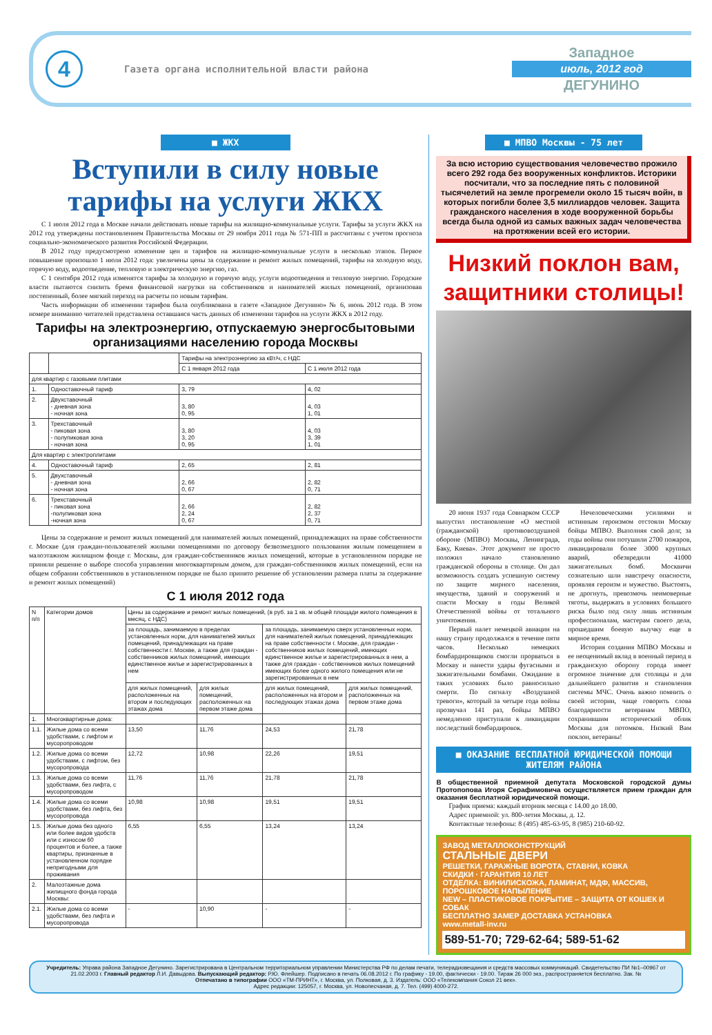4
Газета органа исполнительной власти района
Западное
июль, 2012 год
ДЕГУНИНО
■ ЖКХ
Вступили в силу новые тарифы на услуги ЖКХ
С 1 июля 2012 года в Москве начали действовать новые тарифы на жилищно-коммунальные услуги. Тарифы за услуги ЖКХ на 2012 год утверждены постановлением Правительства Москвы от 29 ноября 2011 года № 571-ПП и рассчитаны с учетом прогноза социально-экономического развития Российской Федерации.
В 2012 году предусмотрено изменение цен и тарифов на жилищно-коммунальные услуги в несколько этапов. Первое повышение произошло 1 июля 2012 года: увеличены цены за содержание и ремонт жилых помещений, тарифы на холодную воду, горячую воду, водоотведение, тепловую и электрическую энергию, газ.
С 1 сентября 2012 года изменятся тарифы за холодную и горячую воду, услуги водоотведения и тепловую энергию. Городские власти пытаются снизить бремя финансовой нагрузки на собственников и нанимателей жилых помещений, организовав постепенный, более мягкий переход на расчеты по новым тарифам.
Часть информации об изменении тарифов была опубликована в газете «Западное Дегунино» № 6, июнь 2012 года. В этом номере вниманию читателей представлена оставшаяся часть данных об изменении тарифов на услуги ЖКХ в 2012 году.
Тарифы на электроэнергию, отпускаемую энергосбытовыми организациями населению города Москвы
| | | Тарифы на электроэнергию за кВт/ч, с НДС | |
| --- | --- | --- | --- |
| | | С 1 января 2012 года | С 1 июля 2012 года |
| для квартир с газовыми плитами | | | |
| 1. | Одноставочный тариф | 3, 79 | 4, 02 |
| 2. | Двухставочный - дневная зона - ночная зона | 3, 80 0, 95 | 4, 03 1, 01 |
| 3. | Трехставочный - пиковая зона - полупиковая зона - ночная зона | 3, 80 3, 20 0, 95 | 4, 03 3, 39 1, 01 |
| Для квартир с электроплитами | | | |
| 4. | Одноставочный тариф | 2, 65 | 2, 81 |
| 5. | Двухставочный - дневная зона - ночная зона | 2, 66 0, 67 | 2, 82 0, 71 |
| 6. | Трехставочный - пиковая зона -полупиковая зона -ночная зона | 2, 66 2, 24 0, 67 | 2, 82 2, 37 0, 71 |
Цены за содержание и ремонт жилых помещений для нанимателей жилых помещений, принадлежащих на праве собственности г. Москве (для граждан-пользователей жилыми помещениями по договору безвозмездного пользования жилым помещением в малоэтажном жилищном фонде г. Москвы, для граждан-собственников жилых помещений, которые в установленном порядке не приняли решение о выборе способа управления многоквартирным домом, для граждан-собственников жилых помещений, если на общем собрании собственников в установленном порядке не было принято решение об установлении размера платы за содержание и ремонт жилых помещений)
С 1 июля 2012 года
| N п/п | Категории домов | Цены за содержание и ремонт жилых помещений, (в руб. за 1 кв. м общей площади жилого помещения в месяц, с НДС) | | | |
| --- | --- | --- | --- | --- | --- |
| | | за площадь, занимаемую в пределах установленных норм, для нанимателей жилых помещений, принадлежащих на праве собственности г. Москве, а также для граждан - собственников жилых помещений, имеющих единственное жилье и зарегистрированных в нем | | за площадь, занимаемую сверх установленных норм, для нанимателей жилых помещений, принадлежащих на праве собственности г. Москве, для граждан - собственников жилых помещений, имеющих единственное жилье и зарегистрированных в нем, а также для граждан - собственников жилых помещений имеющих более одного жилого помещения или не зарегистрированных в нем | |
| | | для жилых помещений, расположенных на втором и последующих этажах дома | для жилых помещений, расположенных на первом этаже дома | для жилых помещений, расположенных на втором и последующих этажах дома | для жилых помещений, расположенных на первом этаже дома |
| 1. | Многоквартирные дома: | | | | |
| 1.1. | Жилые дома со всеми удобствами, с лифтом и мусоропроводом | 13,50 | 11,76 | 24,53 | 21,78 |
| 1.2. | Жилые дома со всеми удобствами, с лифтом, без мусоропровода | 12,72 | 10,98 | 22,26 | 19,51 |
| 1.3. | Жилые дома со всеми удобствами, без лифта, с мусоропроводом | 11,76 | 11,76 | 21,78 | 21,78 |
| 1.4. | Жилые дома со всеми удобствами, без лифта, без мусоропровода | 10,98 | 10,98 | 19,51 | 19,51 |
| 1.5. | Жилые дома без одного или более видов удобств или с износом 60 процентов и более, а также квартиры, признанные в установленном порядке непригодными для проживания | 6,55 | 6,55 | 13,24 | 13,24 |
| 2. | Малоэтажные дома жилищного фонда города Москвы: | | | | |
| 2.1. | Жилые дома со всеми удобствами, без лифта и мусоропровода | - | 10,90 | - | - |
■ МПВО Москвы - 75 лет
За всю историю существования человечество прожило всего 292 года без вооруженных конфликтов. Историки посчитали, что за последние пять с половиной тысячелетий на земле прогремели около 15 тысяч войн, в которых погибли более 3,5 миллиардов человек. Защита гражданского населения в ходе вооруженной борьбы всегда была одной из самых важных задач человечества на протяжении всей его истории.
Низкий поклон вам, защитники столицы!
20 июня 1937 года Совнарком СССР выпустил постановление «О местной (гражданской) противовоздушной обороне (МПВО) Москвы, Ленинграда, Баку, Киева». Этот документ не просто положил начало становлению гражданской обороны в столице. Он дал возможность создать успешную систему по защите мирного населения, имущества, зданий и сооружений и спасти Москву в годы Великой Отечественной войны от тотального уничтожения.
Первый налет немецкой авиации на нашу страну продолжался в течение пяти часов. Несколько немецких бомбардировщиков смогли прорваться в Москву и нанести удары фугасными и зажигательными бомбами. Ожидание в таких условиях было равносильно смерти. По сигналу «Воздушной тревоги», который за четыре года войны прозвучал 141 раз, бойцы МПВО немедленно приступали к ликвидации последствий бомбардировок.
Нечеловеческими усилиями и истинным героизмом отстояли Москву бойцы МПВО. Выполняя свой долг, за годы войны они потушили 2700 пожаров, ликвидировали более 3000 крупных аварий, обезвредили 41000 зажигательных бомб. Москвичи сознательно шли навстречу опасности, проявляя героизм и мужество. Выстоять, не дрогнуть, превозмочь неимоверные тяготы, выдержать в условиях большого риска было под силу лишь истинным профессионалам, мастерам своего дела, прошедшим боевую выучку еще в мирное время.
История создания МПВО Москвы и ее неоценимый вклад в военный период в гражданскую оборону города имеет огромное значение для столицы и для дальнейшего развития и становления системы МЧС. Очень важно помнить о своей истории, чаще говорить слова благодарности ветеранам МВПО, сохранившим исторический облик Москвы для потомков. Низкий Вам поклон, ветераны!
■ ОКАЗАНИЕ БЕСПЛАТНОЙ ЮРИДИЧЕСКОЙ ПОМОЩИ ЖИТЕЛЯМ РАЙОНА
В общественной приемной депутата Московской городской думы Протопопова Игоря Серафимовича осуществляется прием граждан для оказания бесплатной юридической помощи.
График приема: каждый вторник месяца с 14.00 до 18.00.
Адрес приемной: ул. 800-летия Москвы, д. 12.
Контактные телефоны: 8 (495) 485-63-95, 8 (985) 210-60-92.
ЗАВОД МЕТАЛЛОКОНСТРУКЦИЙ
СТАЛЬНЫЕ ДВЕРИ
РЕШЕТКИ, ГАРАЖНЫЕ ВОРОТА, СТАВНИ, КОВКА
СКИДКИ · ГАРАНТИЯ 10 ЛЕТ
ОТДЕЛКА: ВИНИЛИСКОЖА, ЛАМИНАТ, МДФ, МАССИВ, ПОРОШКОВОЕ НАПЫЛЕНИЕ
NEW – ПЛАСТИКОВОЕ ПОКРЫТИЕ – ЗАЩИТА ОТ КОШЕК И СОБАК
БЕСПЛАТНО ЗАМЕР ДОСТАВКА УСТАНОВКА
www.metall-inv.ru
589-51-70; 729-62-64; 589-51-62
Учредитель: Управа района Западное Дегунино. Зарегистрирована в Центральном территориальном управлении Министерства РФ по делам печати, телерадиовещания и средств массовых коммуникаций. Свидетельство ПИ №1–00967 от 21.02.2003 г. Главный редактор Л.И. Давыдова. Выпускающий редактор: Р.Ю. Флейшер. Подписано в печать 06.08.2012 г. По графику - 19.00, фактически - 19.00. Тираж 26 000 экз., распространяется бесплатно. Зак. №
Отпечатано в типографии ООО «ТМ-ПРИНТ», г. Москва, ул. Полковая, д. 3. Издатель: ООО «Телекомпания Сокол 21 век».
Адрес редакции: 125057, г. Москва, ул. Новопесчаная, д. 7. Тел. (499) 4000-272.